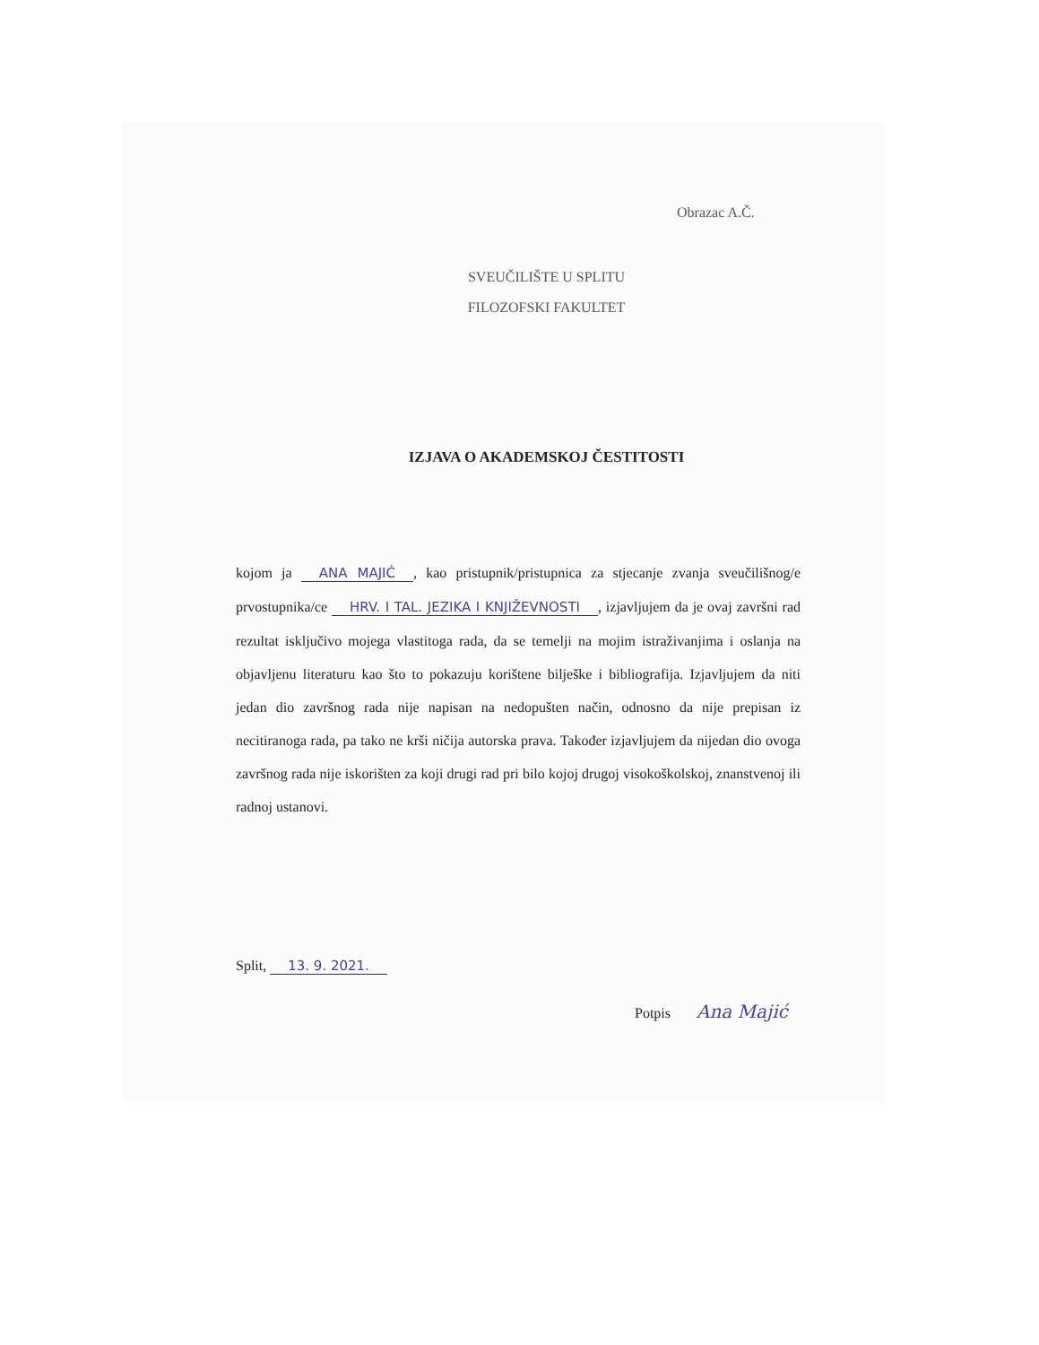Obrazac A.Č.
SVEUČILIŠTE U SPLITU
FILOZOFSKI FAKULTET
IZJAVA O AKADEMSKOJ ČESTITOSTI
kojom ja ANA MAJIĆ, kao pristupnik/pristupnica za stjecanje zvanja sveučilišnog/e prvostupnika/ce HRV. I TAL. JEZIKA I KNJIŽEVNOSTI, izjavljujem da je ovaj završni rad rezultat isključivo mojega vlastitoga rada, da se temelji na mojim istraživanjima i oslanja na objavljenu literaturu kao što to pokazuju korištene bilješke i bibliografija. Izjavljujem da niti jedan dio završnog rada nije napisan na nedopušten način, odnosno da nije prepisan iz necitiranoga rada, pa tako ne krši ničija autorska prava. Također izjavljujem da nijedan dio ovoga završnog rada nije iskorišten za koji drugi rad pri bilo kojoj drugoj visokoškolskoj, znanstvenoj ili radnoj ustanovi.
Split, 13. 9. 2021.
Potpis Ana Majić